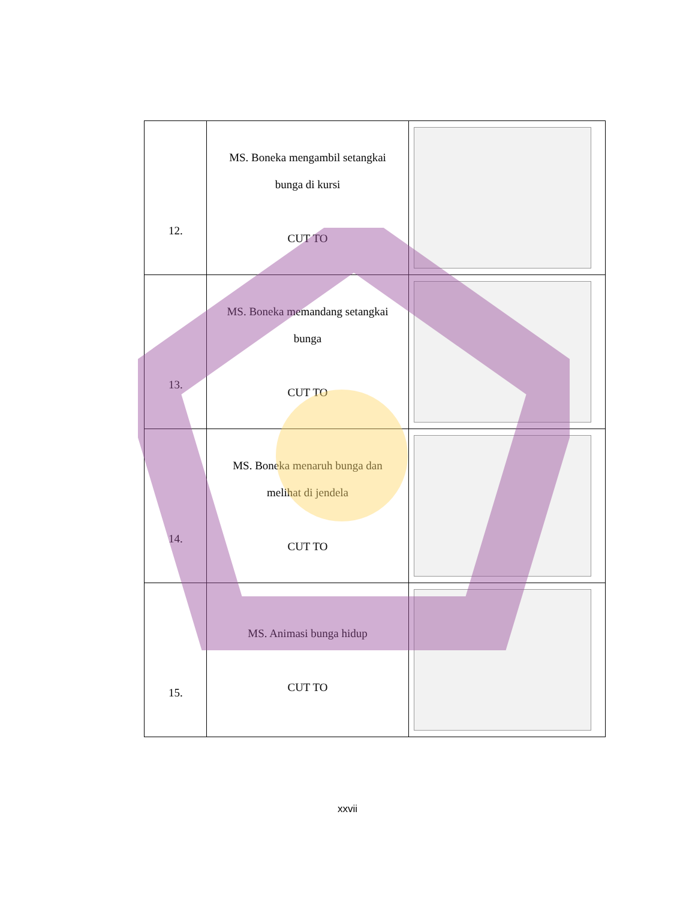| 12. | MS. Boneka mengambil setangkai bunga di kursi CUT TO | |
| 13. | MS. Boneka memandang setangkai bunga CUT TO | |
| 14. | MS. Boneka menaruh bunga dan melihat di jendela CUT TO | |
| 15. | MS. Animasi bunga hidup CUT TO | |
xxvii